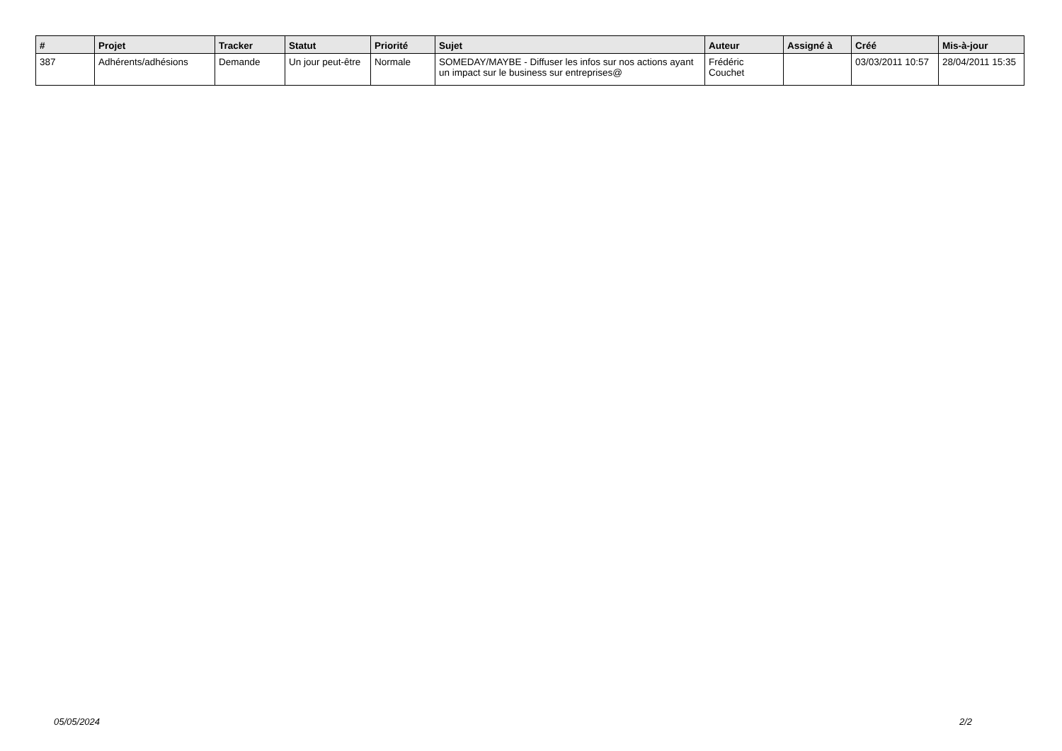| # | Projet | Tracker | Statut | Priorité | Sujet | Auteur | Assigné à | Créé | Mis-à-jour |
| --- | --- | --- | --- | --- | --- | --- | --- | --- | --- |
| 387 | Adhérents/adhésions | Demande | Un jour peut-être | Normale | SOMEDAY/MAYBE - Diffuser les infos sur nos actions ayant un impact sur le business sur entreprises@ | Frédéric Couchet | | 03/03/2011 10:57 | 28/04/2011 15:35 |
05/05/2024 2/2